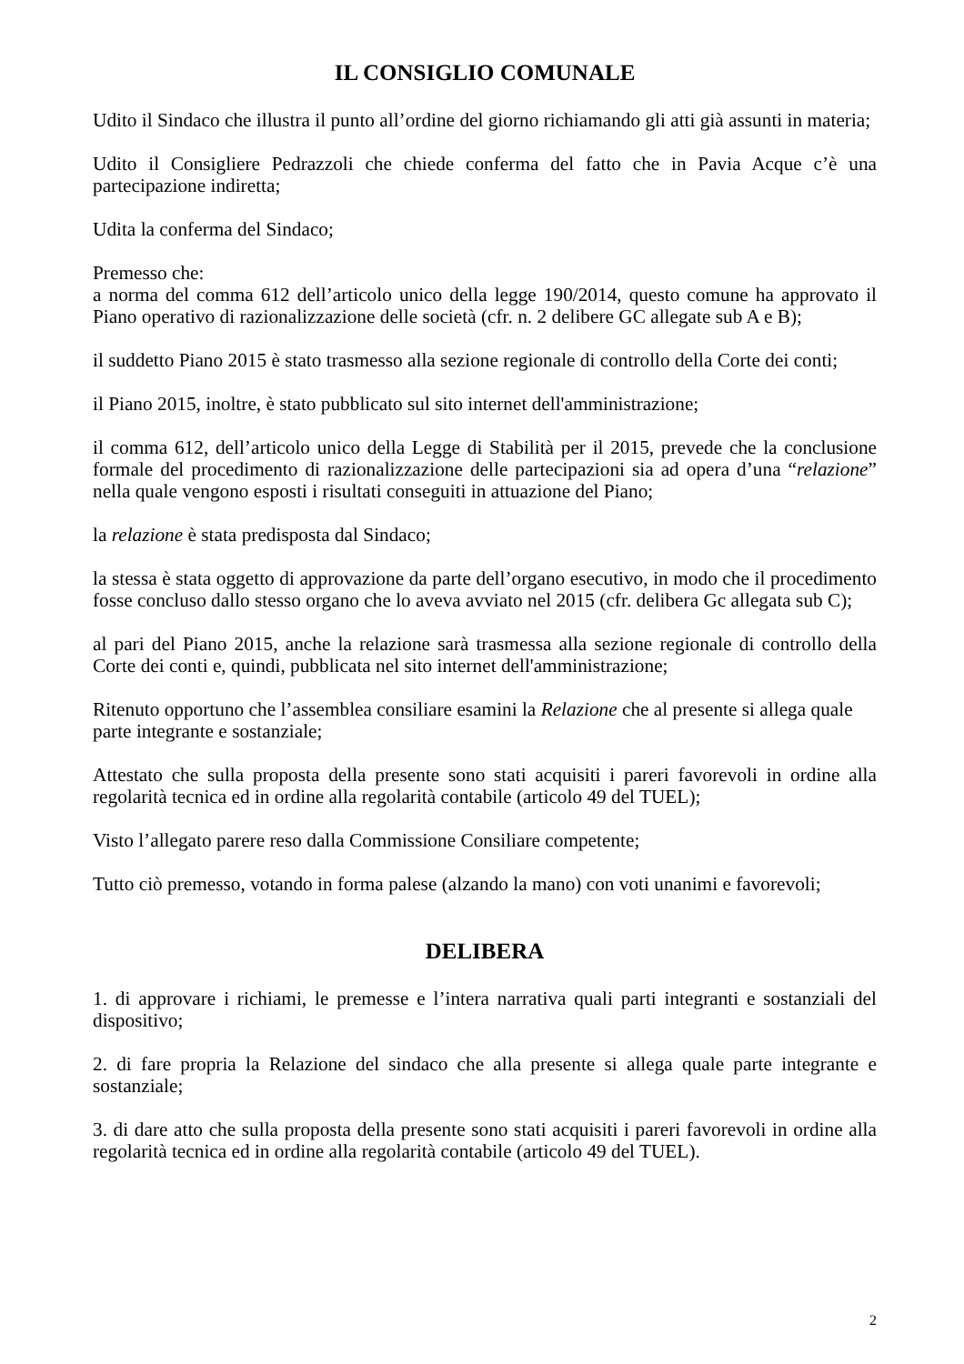IL CONSIGLIO COMUNALE
Udito il Sindaco che illustra il punto all’ordine del giorno richiamando gli atti già assunti in materia;
Udito il Consigliere Pedrazzoli che chiede conferma del fatto che in Pavia Acque c’è una partecipazione indiretta;
Udita la conferma del Sindaco;
Premesso che:
a norma del comma 612 dell’articolo unico della legge 190/2014, questo comune ha approvato il Piano operativo di razionalizzazione delle società (cfr. n. 2 delibere GC allegate sub A e B);
il suddetto Piano 2015 è stato trasmesso alla sezione regionale di controllo della Corte dei conti;
il Piano 2015, inoltre, è stato pubblicato sul sito internet dell'amministrazione;
il comma 612, dell’articolo unico della Legge di Stabilità per il 2015, prevede che la conclusione formale del procedimento di razionalizzazione delle partecipazioni sia ad opera d’una “relazione” nella quale vengono esposti i risultati conseguiti in attuazione del Piano;
la relazione è stata predisposta dal Sindaco;
la stessa è stata oggetto di approvazione da parte dell’organo esecutivo, in modo che il procedimento fosse concluso dallo stesso organo che lo aveva avviato nel 2015 (cfr. delibera Gc allegata sub C);
al pari del Piano 2015, anche la relazione sarà trasmessa alla sezione regionale di controllo della Corte dei conti e, quindi, pubblicata nel sito internet dell'amministrazione;
Ritenuto opportuno che l’assemblea consiliare esamini la Relazione che al presente si allega quale parte integrante e sostanziale;
Attestato che sulla proposta della presente sono stati acquisiti i pareri favorevoli in ordine alla regolarità tecnica ed in ordine alla regolarità contabile (articolo 49 del TUEL);
Visto l’allegato parere reso dalla Commissione Consiliare competente;
Tutto ciò premesso, votando in forma palese (alzando la mano) con voti unanimi e favorevoli;
DELIBERA
1. di approvare i richiami, le premesse e l’intera narrativa quali parti integranti e sostanziali del dispositivo;
2. di fare propria la Relazione del sindaco che alla presente si allega quale parte integrante e sostanziale;
3. di dare atto che sulla proposta della presente sono stati acquisiti i pareri favorevoli in ordine alla regolarità tecnica ed in ordine alla regolarità contabile (articolo 49 del TUEL).
2